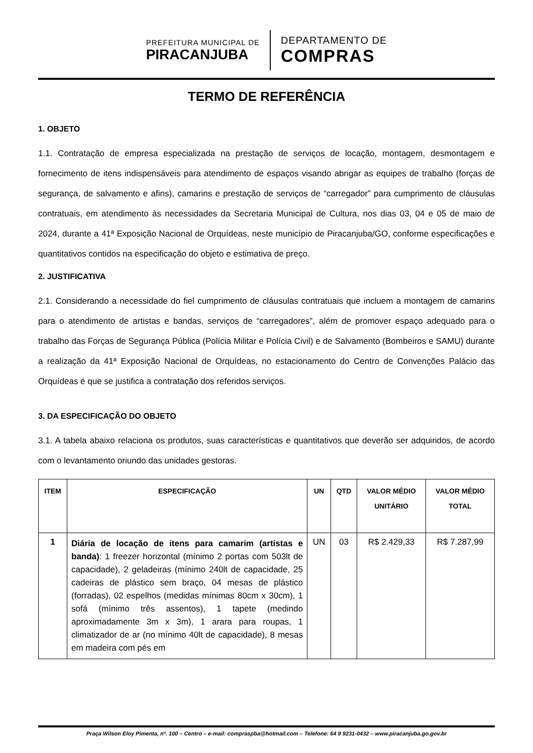PREFEITURA MUNICIPAL DE
PIRACANJUBA
DEPARTAMENTO DE
COMPRAS
TERMO DE REFERÊNCIA
1. OBJETO
1.1. Contratação de empresa especializada na prestação de serviços de locação, montagem, desmontagem e fornecimento de itens indispensáveis para atendimento de espaços visando abrigar as equipes de trabalho (forças de segurança, de salvamento e afins), camarins e prestação de serviços de “carregador” para cumprimento de cláusulas contratuais, em atendimento às necessidades da Secretaria Municipal de Cultura, nos dias 03, 04 e 05 de maio de 2024, durante a 41ª Exposição Nacional de Orquídeas, neste município de Piracanjuba/GO, conforme especificações e quantitativos contidos na especificação do objeto e estimativa de preço.
2. JUSTIFICATIVA
2.1. Considerando a necessidade do fiel cumprimento de cláusulas contratuais que incluem a montagem de camarins para o atendimento de artistas e bandas, serviços de “carregadores”, além de promover espaço adequado para o trabalho das Forças de Segurança Pública (Polícia Militar e Polícia Civil) e de Salvamento (Bombeiros e SAMU) durante a realização da 41ª Exposição Nacional de Orquídeas, no estacionamento do Centro de Convenções Palácio das Orquídeas é que se justifica a contratação dos referidos serviços.
3. DA ESPECIFICAÇÃO DO OBJETO
3.1. A tabela abaixo relaciona os produtos, suas características e quantitativos que deverão ser adquiridos, de acordo com o levantamento oriundo das unidades gestoras.
| ITEM | ESPECIFICAÇÃO | UN | QTD | VALOR MÉDIO UNITÁRIO | VALOR MÉDIO TOTAL |
| --- | --- | --- | --- | --- | --- |
| 1 | Diária de locação de itens para camarim (artistas e banda) : 1 freezer horizontal (mínimo 2 portas com 503lt de capacidade), 2 geladeiras (mínimo 240lt de capacidade, 25 cadeiras de plástico sem braço, 04 mesas de plástico (forradas), 02 espelhos (medidas mínimas 80cm x 30cm), 1 sofá (mínimo três assentos), 1 tapete (medindo aproximadamente 3m x 3m), 1 arara para roupas, 1 climatizador de ar (no mínimo 40lt de capacidade), 8 mesas em madeira com pés em | UN | 03 | R$ 2.429,33 | R$ 7.287,99 |
Praça Wilson Eloy Pimenta, nº. 100 – Centro – e-mail: compraspba@hotmail.com – Telefone: 64 9 9231-0432 – www.piracanjuba.go.gov.br